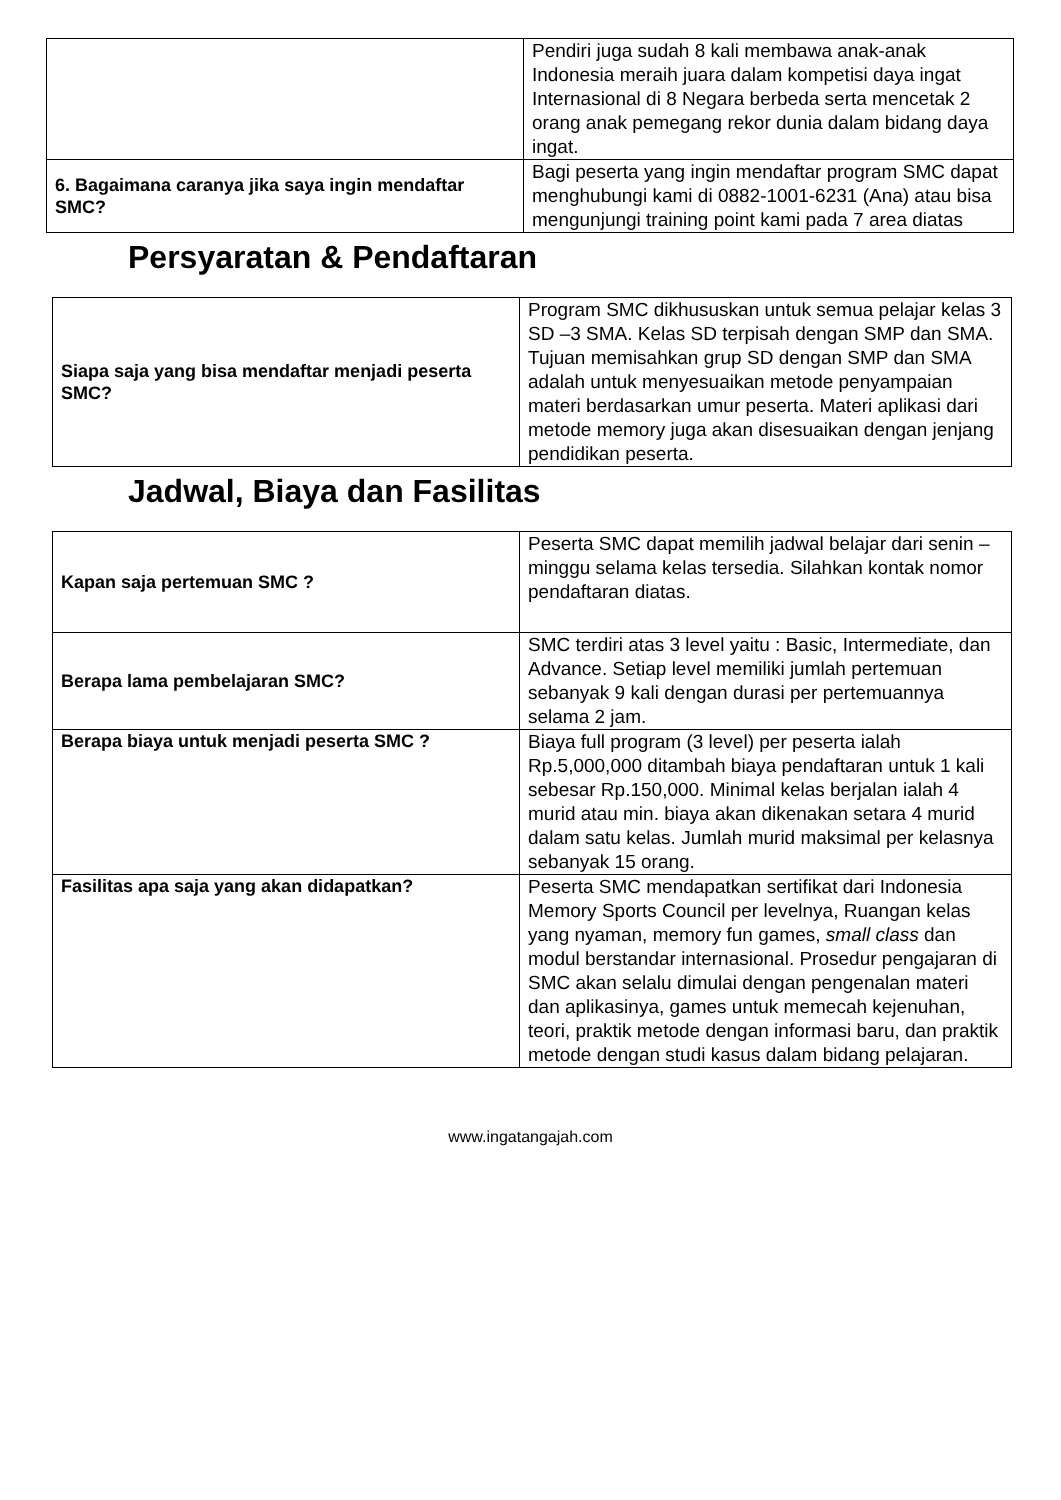| | Pendiri juga sudah 8 kali membawa anak-anak Indonesia meraih juara dalam kompetisi daya ingat Internasional di 8 Negara berbeda serta mencetak 2 orang anak pemegang rekor dunia dalam bidang daya ingat. |
| 6. Bagaimana caranya jika saya ingin mendaftar SMC? | Bagi peserta yang ingin mendaftar program SMC dapat menghubungi kami di 0882-1001-6231 (Ana) atau bisa mengunjungi training point kami pada 7 area diatas |
Persyaratan & Pendaftaran
| Siapa saja yang bisa mendaftar menjadi peserta SMC? | Program SMC dikhususkan untuk semua pelajar kelas 3 SD –3 SMA. Kelas SD terpisah dengan SMP dan SMA. Tujuan memisahkan grup SD dengan SMP dan SMA adalah untuk menyesuaikan metode penyampaian materi berdasarkan umur peserta. Materi aplikasi dari metode memory juga akan disesuaikan dengan jenjang pendidikan peserta. |
Jadwal, Biaya dan Fasilitas
| Kapan saja pertemuan SMC ? | Peserta SMC dapat memilih jadwal belajar dari senin – minggu selama kelas tersedia. Silahkan kontak nomor pendaftaran diatas. |
| Berapa lama pembelajaran SMC? | SMC terdiri atas 3 level yaitu : Basic, Intermediate, dan Advance. Setiap level memiliki jumlah pertemuan sebanyak 9 kali dengan durasi per pertemuannya selama 2 jam. |
| Berapa biaya untuk menjadi peserta SMC ? | Biaya full program (3 level) per peserta ialah Rp.5,000,000 ditambah biaya pendaftaran untuk 1 kali sebesar Rp.150,000. Minimal kelas berjalan ialah 4 murid atau min. biaya akan dikenakan setara 4 murid dalam satu kelas. Jumlah murid maksimal per kelasnya sebanyak 15 orang. |
| Fasilitas apa saja yang akan didapatkan? | Peserta SMC mendapatkan sertifikat dari Indonesia Memory Sports Council per levelnya, Ruangan kelas yang nyaman, memory fun games, small class dan modul berstandar internasional. Prosedur pengajaran di SMC akan selalu dimulai dengan pengenalan materi dan aplikasinya, games untuk memecah kejenuhan, teori, praktik metode dengan informasi baru, dan praktik metode dengan studi kasus dalam bidang pelajaran. |
www.ingatangajah.com